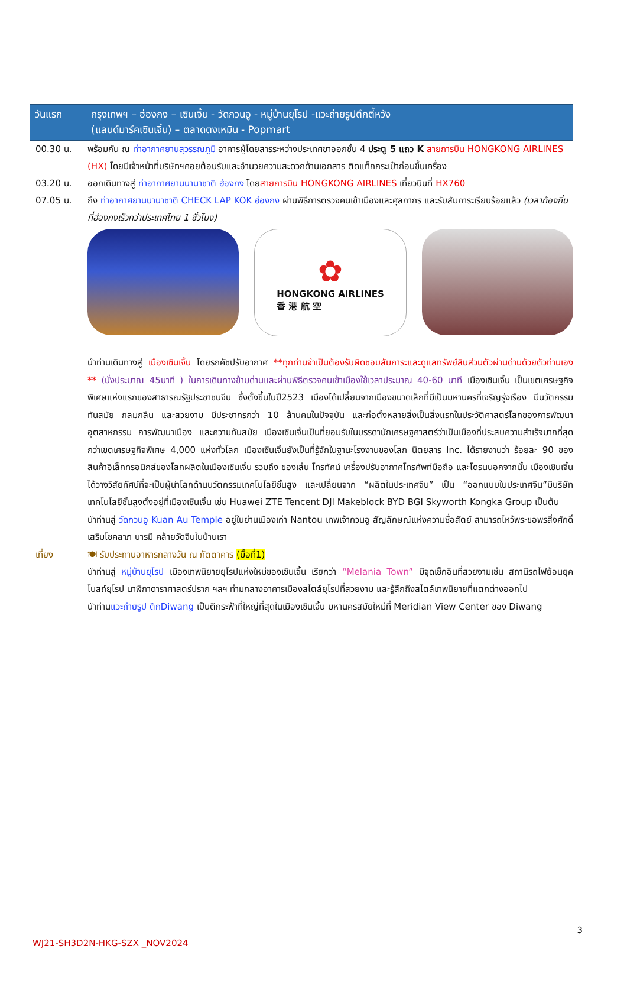วันแรก กรุงเทพฯ – ฮ่องกง – เซินเจิ้น - วัดกวนอู - หมู่บ้านยุโรป -แวะถ่ายรูปตึกตี้หวัง
(แลนด์มาร์คเซินเจิ้น) – ตลาดตงเหมิน - Popmart
00.30 น. พร้อมกัน ณ ท่าอากาศยานสุวรรณภูมิ อาคารผู้โดยสารระหว่างประเทศขาออกชั้น 4 ประตู 5 แถว K สายการบิน HONGKONG AIRLINES (HX) โดยมีเจ้าหน้าที่บริษัทฯคอยต้อนรับและอำนวยความสะดวกด้านเอกสาร ติดแท็กกระเป๋าก่อนขึ้นเครื่อง
03.20 น. ออกเดินทางสู่ ท่าอากาศยานนานาชาติ ฮ่องกง โดยสายการบิน HONGKONG AIRLINES เที่ยวบินที่ HX760
07.05 น. ถึง ท่าอากาศยานนานาชาติ CHECK LAP KOK ฮ่องกง ผ่านพิธีการตรวจคนเข้าเมืองและศุลกากร และรับสัมภาระเรียบร้อยแล้ว (เวลาท้องถิ่นที่ฮ่องกงเร็วกว่าประเทศไทย 1 ชั่วโมง)
✿
HONGKONG AIRLINES
香 港 航 空
นำท่านเดินทางสู่ เมืองเซินเจิ้น โดยรถคัชปรับอากาศ **ทุกท่านจำเป็นต้องรับผิดชอบสัมภาระและดูแลทรัพย์สินส่วนตัวผ่านด่านด้วยตัวท่านเอง ** (นั่งประมาณ 45นาที ) ในการเดินทางข้ามด่านและผ่านพิธีตรวจคนเข้าเมืองใช้เวลาประมาณ 40-60 นาที เมืองเซินเจิ้น เป็นเขตเศรษฐกิจพิเศษแห่งแรกของสาธารณรัฐประชาชนจีน ซึ่งตั้งขึ้นในปี2523 เมืองได้เปลี่ยนจากเมืองขนาดเล็กที่มีเป็นมหานครที่เจริญรุ่งเรือง มีนวัตกรรม ทันสมัย กลมกลืน และสวยงาม มีประชากรกว่า 10 ล้านคนในปัจจุบัน และก่อตั้งหลายสิ่งเป็นสิ่งแรกในประวัติศาสตร์โลกของการพัฒนาอุตสาหกรรม การพัฒนาเมือง และความทันสมัย เมืองเซินเจิ้นเป็นที่ยอมรับในบรรดานักเศรษฐศาสตร์ว่าเป็นเมืองที่ประสบความสำเร็จมากที่สุดกว่าเขตเศรษฐกิจพิเศษ 4,000 แห่งทั่วโลก เมืองเซินเจิ้นยังเป็นที่รู้จักในฐานะโรงงานของโลก นิตยสาร Inc. ได้รายงานว่า ร้อยละ 90 ของสินค้าอิเล็กทรอนิกส์ของโลกผลิตในเมืองเซินเจิ้น รวมถึง ของเล่น โทรทัศน์ เครื่องปรับอากาศโทรศัพท์มือถือ และโดรนนอกจากนั้น เมืองเซินเจิ้นได้วางวิสัยทัศน์ที่จะเป็นผู้นำโลกด้านนวัตกรรมเทคโนโลยีชั้นสูง และเปลี่ยนจาก “ผลิตในประเทศจีน” เป็น “ออกแบบในประเทศจีน”มีบริษัทเทคโนโลยีชั้นสูงตั้งอยู่ที่เมืองเซินเจิ้น เช่น Huawei ZTE Tencent DJI Makeblock BYD BGI Skyworth Kongka Group เป็นต้น
นำท่านสู่ วัดกวนอู Kuan Au Temple อยู่ในย่านเมืองเก่า Nantou เทพเจ้ากวนอู สัญลักษณ์แห่งความซื่อสัตย์ สามารถไหว้พระขอพรสิ่งศักดิ์ เสริมโชคลาภ บารมี คล้ายวัดจีนในบ้านเรา
เที่ยง 🍽 รับประทานอาหารกลางวัน ณ ภัตตาคาร (มื้อที่1)
นำท่านสู่ หมู่บ้านยุโรป เมืองเทพนิยายยุโรปแห่งใหม่ของเซินเจิ้น เรียกว่า “Melania Town” มีจุดเช็กอินที่สวยงามเช่น สถานีรถไฟย้อนยุค โบสถ์ยุโรป นาฬิกาดาราศาสตร์ปราก ฯลฯ ท่ามกลางอาคารเมืองสไตล์ยุโรปที่สวยงาม และรู้สึกถึงสไตล์เทพนิยายที่แตกต่างออกไป
นำท่านแวะถ่ายรูป ตึกDiwang เป็นตึกระฟ้าที่ใหญ่ที่สุดในเมืองเซินเจิ้น มหานครสมัยใหม่ที่ Meridian View Center ของ Diwang
3
WJ21-SH3D2N-HKG-SZX _NOV2024